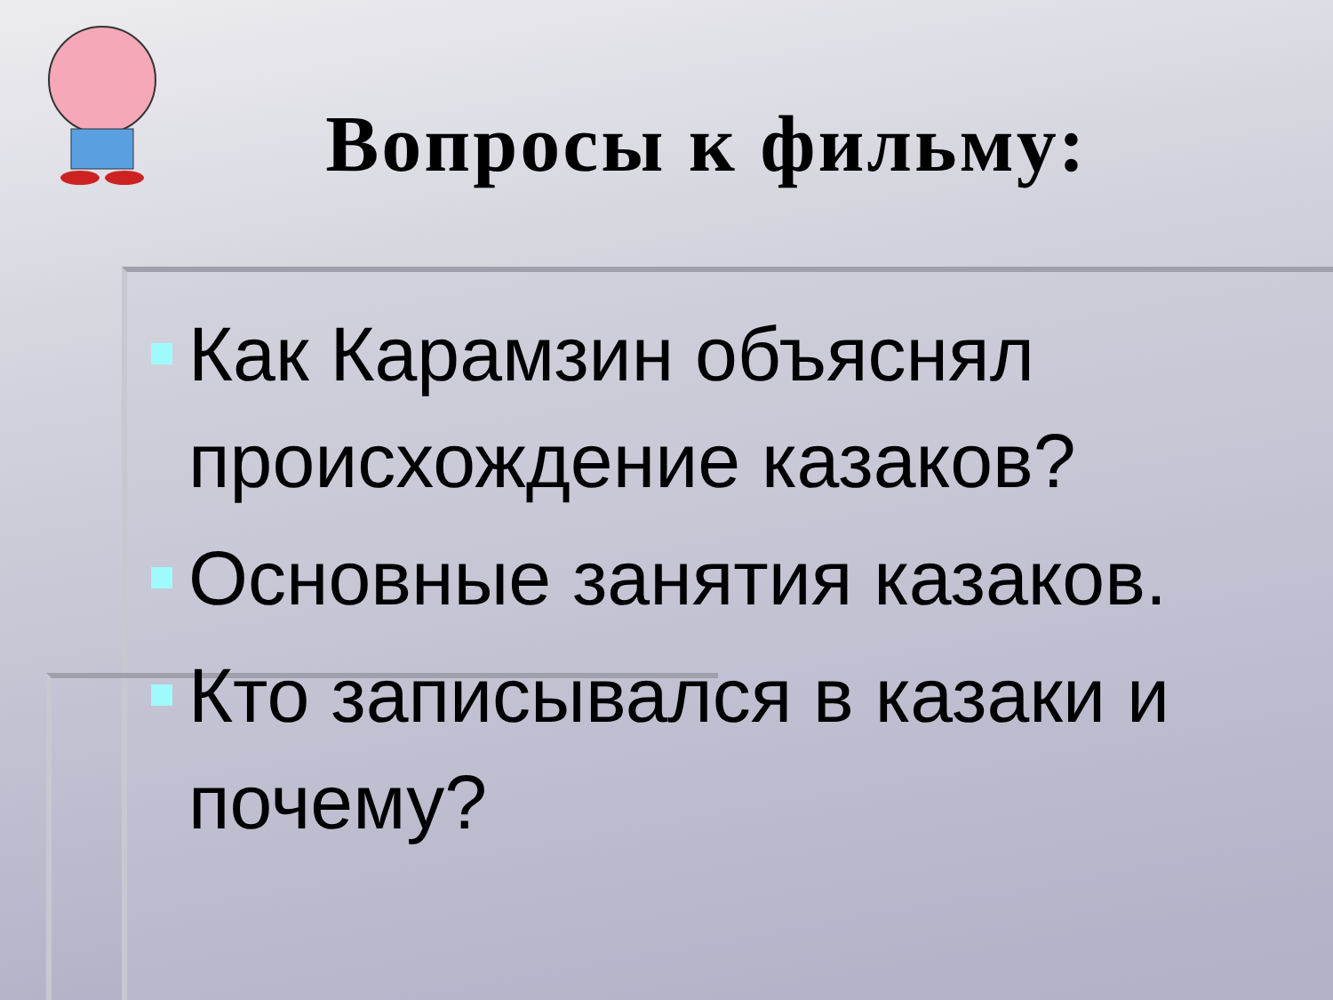Вопросы к фильму:
Как Карамзин объяснял происхождение казаков?
Основные занятия казаков.
Кто записывался в казаки и почему?